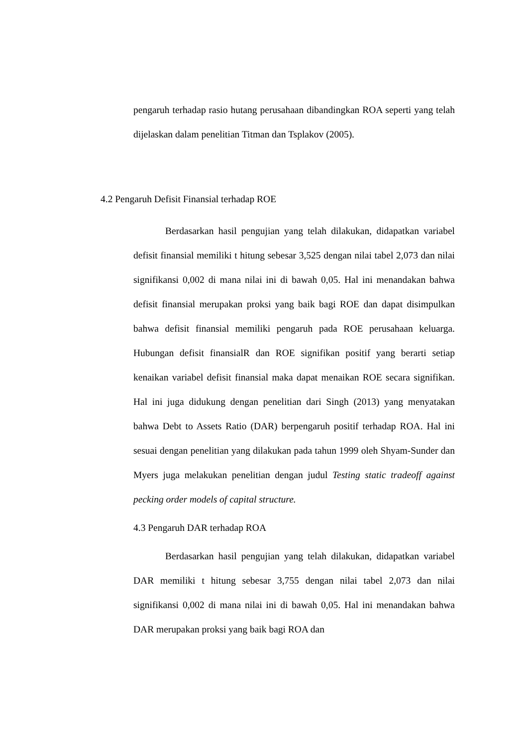pengaruh terhadap rasio hutang perusahaan dibandingkan ROA seperti yang telah dijelaskan dalam penelitian Titman dan Tsplakov (2005).
4.2 Pengaruh Defisit Finansial terhadap ROE
Berdasarkan hasil pengujian yang telah dilakukan, didapatkan variabel defisit finansial memiliki t hitung sebesar 3,525 dengan nilai tabel 2,073 dan nilai signifikansi 0,002 di mana nilai ini di bawah 0,05. Hal ini menandakan bahwa defisit finansial merupakan proksi yang baik bagi ROE dan dapat disimpulkan bahwa defisit finansial memiliki pengaruh pada ROE perusahaan keluarga. Hubungan defisit finansialR dan ROE signifikan positif yang berarti setiap kenaikan variabel defisit finansial maka dapat menaikan ROE secara signifikan. Hal ini juga didukung dengan penelitian dari Singh (2013) yang menyatakan bahwa Debt to Assets Ratio (DAR) berpengaruh positif terhadap ROA. Hal ini sesuai dengan penelitian yang dilakukan pada tahun 1999 oleh Shyam-Sunder dan Myers juga melakukan penelitian dengan judul Testing static tradeoff against pecking order models of capital structure.
4.3 Pengaruh DAR terhadap ROA
Berdasarkan hasil pengujian yang telah dilakukan, didapatkan variabel DAR memiliki t hitung sebesar 3,755 dengan nilai tabel 2,073 dan nilai signifikansi 0,002 di mana nilai ini di bawah 0,05. Hal ini menandakan bahwa DAR merupakan proksi yang baik bagi ROA dan